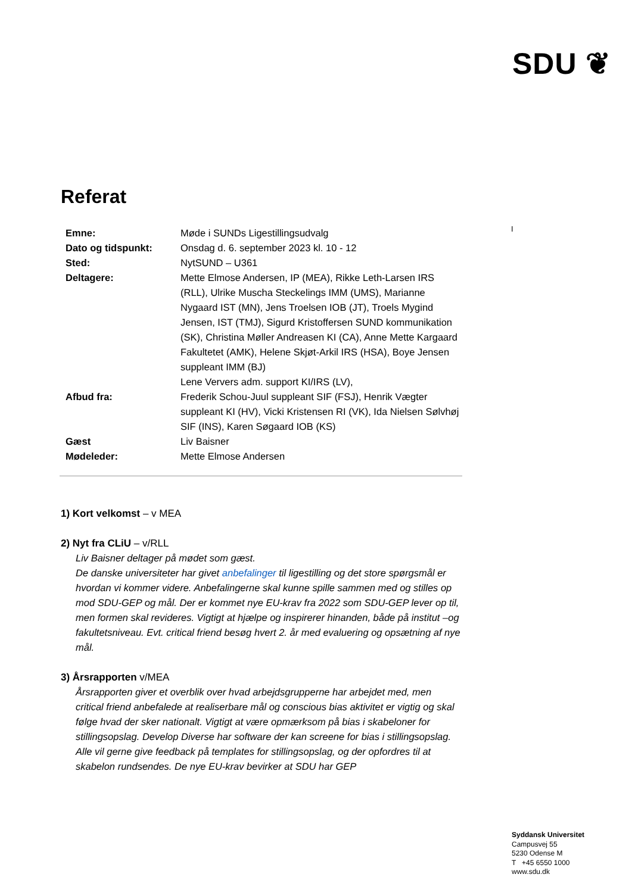SDU ❦
I
Referat
| Emne: | Møde i SUNDs Ligestillingsudvalg |
| Dato og tidspunkt: | Onsdag d. 6. september 2023 kl. 10 - 12 |
| Sted: | NytSUND – U361 |
| Deltagere: | Mette Elmose Andersen, IP (MEA), Rikke Leth-Larsen IRS (RLL), Ulrike Muscha Steckelings IMM (UMS), Marianne Nygaard IST (MN), Jens Troelsen IOB (JT), Troels Mygind Jensen, IST (TMJ), Sigurd Kristoffersen SUND kommunikation (SK), Christina Møller Andreasen KI (CA), Anne Mette Kargaard Fakultetet (AMK), Helene Skjøt-Arkil IRS (HSA), Boye Jensen suppleant IMM (BJ) Lene Ververs adm. support KI/IRS (LV), |
| Afbud fra: | Frederik Schou-Juul suppleant SIF (FSJ), Henrik Vægter suppleant KI (HV), Vicki Kristensen RI (VK), Ida Nielsen Sølvhøj SIF (INS), Karen Søgaard IOB (KS) |
| Gæst | Liv Baisner |
| Mødeleder: | Mette Elmose Andersen |
1) Kort velkomst – v MEA
2) Nyt fra CLiU – v/RLL
Liv Baisner deltager på mødet som gæst.
De danske universiteter har givet anbefalinger til ligestilling og det store spørgsmål er hvordan vi kommer videre. Anbefalingerne skal kunne spille sammen med og stilles op mod SDU-GEP og mål. Der er kommet nye EU-krav fra 2022 som SDU-GEP lever op til, men formen skal revideres. Vigtigt at hjælpe og inspirerer hinanden, både på institut –og fakultetsniveau. Evt. critical friend besøg hvert 2. år med evaluering og opsætning af nye mål.
3) Årsrapporten v/MEA
Årsrapporten giver et overblik over hvad arbejdsgrupperne har arbejdet med, men critical friend anbefalede at realiserbare mål og conscious bias aktivitet er vigtig og skal følge hvad der sker nationalt. Vigtigt at være opmærksom på bias i skabeloner for stillingsopslag. Develop Diverse har software der kan screene for bias i stillingsopslag. Alle vil gerne give feedback på templates for stillingsopslag, og der opfordres til at skabelon rundsendes. De nye EU-krav bevirker at SDU har GEP
Syddansk Universitet
Campusvej 55
5230 Odense M
T +45 6550 1000
www.sdu.dk